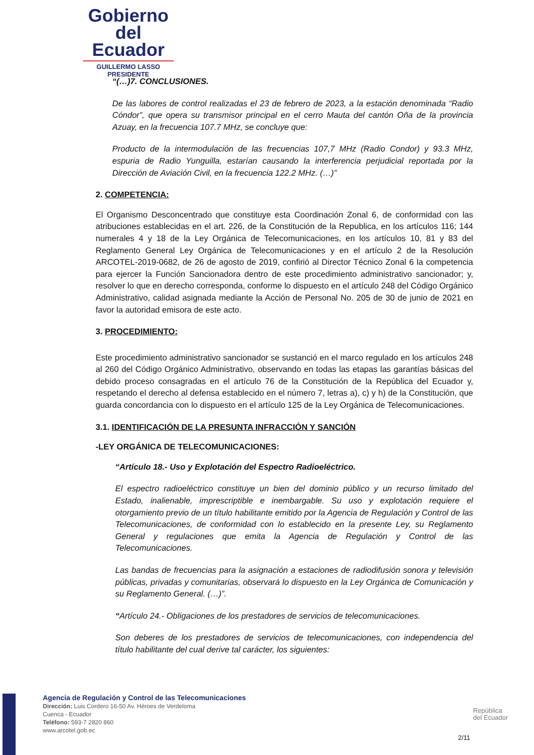Gobierno
del Ecuador
GUILLERMO LASSO
PRESIDENTE
“(…)7. CONCLUSIONES.
De las labores de control realizadas el 23 de febrero de 2023, a la estación denominada “Radio Cóndor”, que opera su transmisor principal en el cerro Mauta del cantón Oña de la provincia Azuay, en la frecuencia 107.7 MHz, se concluye que:
Producto de la intermodulación de las frecuencias 107,7 MHz (Radio Condor) y 93.3 MHz, espuria de Radio Yunguilla, estarían causando la interferencia perjudicial reportada por la Dirección de Aviación Civil, en la frecuencia 122.2 MHz. (…)”
2. COMPETENCIA:
El Organismo Desconcentrado que constituye esta Coordinación Zonal 6, de conformidad con las atribuciones establecidas en el art. 226, de la Constitución de la Republica, en los artículos 116; 144 numerales 4 y 18 de la Ley Orgánica de Telecomunicaciones, en los artículos 10, 81 y 83 del Reglamento General Ley Orgánica de Telecomunicaciones y en el artículo 2 de la Resolución ARCOTEL-2019-0682, de 26 de agosto de 2019, confirió al Director Técnico Zonal 6 la competencia para ejercer la Función Sancionadora dentro de este procedimiento administrativo sancionador; y, resolver lo que en derecho corresponda, conforme lo dispuesto en el artículo 248 del Código Orgánico Administrativo, calidad asignada mediante la Acción de Personal No. 205 de 30 de junio de 2021 en favor la autoridad emisora de este acto.
3. PROCEDIMIENTO:
Este procedimiento administrativo sancionador se sustanció en el marco regulado en los artículos 248 al 260 del Código Orgánico Administrativo, observando en todas las etapas las garantías básicas del debido proceso consagradas en el artículo 76 de la Constitución de la República del Ecuador y, respetando el derecho al defensa establecido en el número 7, letras a), c) y h) de la Constitución, que guarda concordancia con lo dispuesto en el artículo 125 de la Ley Orgánica de Telecomunicaciones.
3.1. IDENTIFICACIÓN DE LA PRESUNTA INFRACCIÓN Y SANCIÓN
-LEY ORGÁNICA DE TELECOMUNICACIONES:
“Artículo 18.- Uso y Explotación del Espectro Radioeléctrico.
El espectro radioeléctrico constituye un bien del dominio público y un recurso limitado del Estado, inalienable, imprescriptible e inembargable. Su uso y explotación requiere el otorgamiento previo de un título habilitante emitido por la Agencia de Regulación y Control de las Telecomunicaciones, de conformidad con lo establecido en la presente Ley, su Reglamento General y regulaciones que emita la Agencia de Regulación y Control de las Telecomunicaciones.
Las bandas de frecuencias para la asignación a estaciones de radiodifusión sonora y televisión públicas, privadas y comunitarias, observará lo dispuesto en la Ley Orgánica de Comunicación y su Reglamento General. (…)”.
“Artículo 24.- Obligaciones de los prestadores de servicios de telecomunicaciones.
Son deberes de los prestadores de servicios de telecomunicaciones, con independencia del título habilitante del cual derive tal carácter, los siguientes:
Agencia de Regulación y Control de las Telecomunicaciones
Dirección: Luis Cordero 16-50 Av. Héroes de Verdeloma
Cuenca - Ecuador
Teléfono: 593-7 2820 860
www.arcotel.gob.ec
República
del Ecuador
2/11